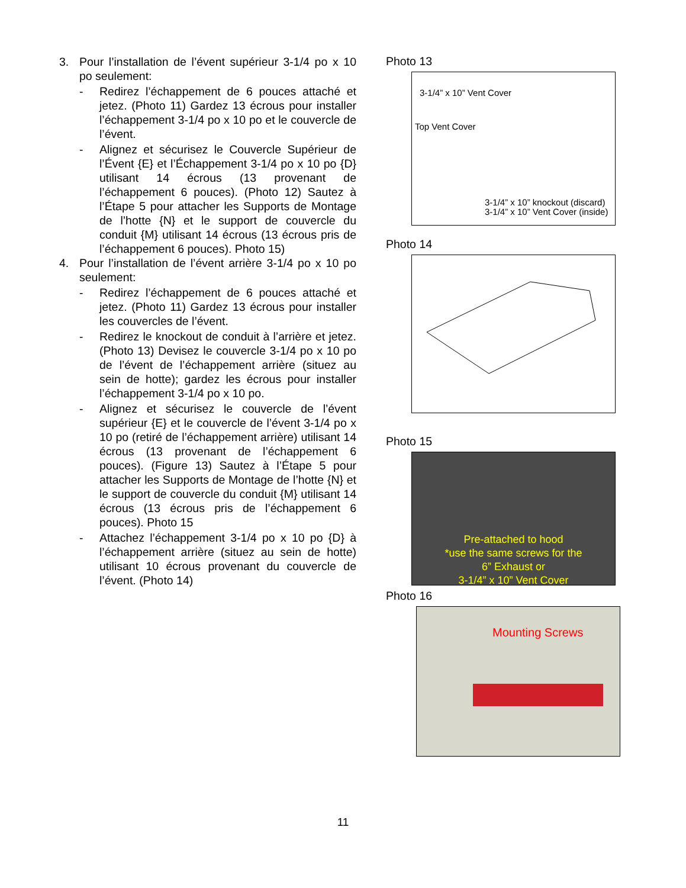3. Pour l’installation de l’évent supérieur 3-1/4 po x 10 po seulement:
- Redirez l’échappement de 6 pouces attaché et jetez. (Photo 11) Gardez 13 écrous pour installer l’échappement 3-1/4 po x 10 po et le couvercle de l’évent.
- Alignez et sécurisez le Couvercle Supérieur de l’Évent {E} et l’Échappement 3-1/4 po x 10 po {D} utilisant 14 écrous (13 provenant de l’échappement 6 pouces). (Photo 12) Sautez à l’Étape 5 pour attacher les Supports de Montage de l’hotte {N} et le support de couvercle du conduit {M} utilisant 14 écrous (13 écrous pris de l’échappement 6 pouces). Photo 15)
4. Pour l’installation de l’évent arrière 3-1/4 po x 10 po seulement:
- Redirez l’échappement de 6 pouces attaché et jetez. (Photo 11) Gardez 13 écrous pour installer les couvercles de l’évent.
- Redirez le knockout de conduit à l’arrière et jetez. (Photo 13) Devisez le couvercle 3-1/4 po x 10 po de l’évent de l’échappement arrière (situez au sein de hotte); gardez les écrous pour installer l’échappement 3-1/4 po x 10 po.
- Alignez et sécurisez le couvercle de l’évent supérieur {E} et le couvercle de l’évent 3-1/4 po x 10 po (retiré de l’échappement arrière) utilisant 14 écrous (13 provenant de l’échappement 6 pouces). (Figure 13) Sautez à l’Étape 5 pour attacher les Supports de Montage de l’hotte {N} et le support de couvercle du conduit {M} utilisant 14 écrous (13 écrous pris de l’échappement 6 pouces). Photo 15
- Attachez l’échappement 3-1/4 po x 10 po {D} à l’échappement arrière (situez au sein de hotte) utilisant 10 écrous provenant du couvercle de l’évent. (Photo 14)
Photo 13
3-1/4” x 10” Vent Cover
Top Vent Cover
3-1/4” x 10” knockout (discard)
3-1/4” x 10” Vent Cover (inside)
Photo 14
Photo 15
Pre-attached to hood
*use the same screws for the
6” Exhaust or
3-1/4” x 10” Vent Cover
Photo 16
Mounting Screws
11